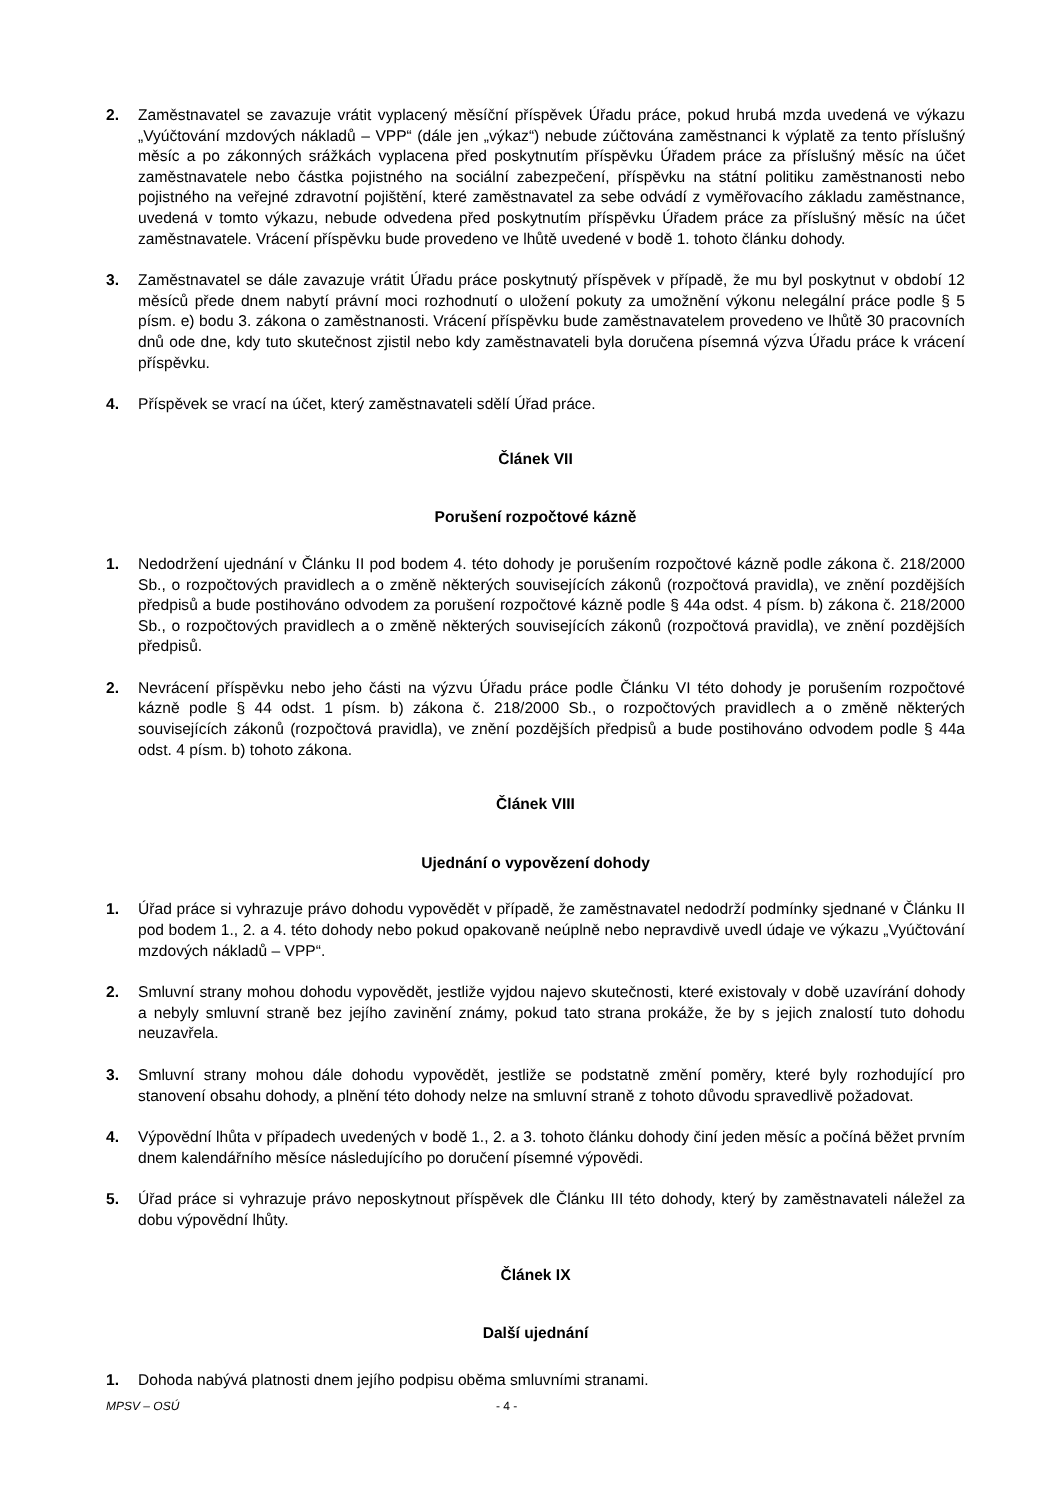2. Zaměstnavatel se zavazuje vrátit vyplacený měsíční příspěvek Úřadu práce, pokud hrubá mzda uvedená ve výkazu „Vyúčtování mzdových nákladů – VPP“ (dále jen „výkaz“) nebude zúčtována zaměstnanci k výplatě za tento příslušný měsíc a po zákonných srážkách vyplacena před poskytnutím příspěvku Úřadem práce za příslušný měsíc na účet zaměstnavatele nebo částka pojistného na sociální zabezpečení, příspěvku na státní politiku zaměstnanosti nebo pojistného na veřejné zdravotní pojištění, které zaměstnavatel za sebe odvádí z vyměřovacího základu zaměstnance, uvedená v tomto výkazu, nebude odvedena před poskytnutím příspěvku Úřadem práce za příslušný měsíc na účet zaměstnavatele. Vrácení příspěvku bude provedeno ve lhůtě uvedené v bodě 1. tohoto článku dohody.
3. Zaměstnavatel se dále zavazuje vrátit Úřadu práce poskytnutý příspěvek v případě, že mu byl poskytnut v období 12 měsíců přede dnem nabytí právní moci rozhodnutí o uložení pokuty za umožnění výkonu nelegální práce podle § 5 písm. e) bodu 3. zákona o zaměstnanosti. Vrácení příspěvku bude zaměstnavatelem provedeno ve lhůtě 30 pracovních dnů ode dne, kdy tuto skutečnost zjistil nebo kdy zaměstnavateli byla doručena písemná výzva Úřadu práce k vrácení příspěvku.
4. Příspěvek se vrací na účet, který zaměstnavateli sdělí Úřad práce.
Článek VII
Porušení rozpočtové kázně
1. Nedodržení ujednání v Článku II pod bodem 4. této dohody je porušením rozpočtové kázně podle zákona č. 218/2000 Sb., o rozpočtových pravidlech a o změně některých souvisejících zákonů (rozpočtová pravidla), ve znění pozdějších předpisů a bude postihováno odvodem za porušení rozpočtové kázně podle § 44a odst. 4 písm. b) zákona č. 218/2000 Sb., o rozpočtových pravidlech a o změně některých souvisejících zákonů (rozpočtová pravidla), ve znění pozdějších předpisů.
2. Nevrácení příspěvku nebo jeho části na výzvu Úřadu práce podle Článku VI této dohody je porušením rozpočtové kázně podle § 44 odst. 1 písm. b) zákona č. 218/2000 Sb., o rozpočtových pravidlech a o změně některých souvisejících zákonů (rozpočtová pravidla), ve znění pozdějších předpisů a bude postihováno odvodem podle § 44a odst. 4 písm. b) tohoto zákona.
Článek VIII
Ujednání o vypovězení dohody
1. Úřad práce si vyhrazuje právo dohodu vypovědět v případě, že zaměstnavatel nedodrží podmínky sjednané v Článku II pod bodem 1., 2. a 4. této dohody nebo pokud opakovaně neúplně nebo nepravdivě uvedl údaje ve výkazu „Vyúčtování mzdových nákladů – VPP“.
2. Smluvní strany mohou dohodu vypovědět, jestliže vyjdou najevo skutečnosti, které existovaly v době uzavírání dohody a nebyly smluvní straně bez jejího zavinění známy, pokud tato strana prokáže, že by s jejich znalostí tuto dohodu neuzavřela.
3. Smluvní strany mohou dále dohodu vypovědět, jestliže se podstatně změní poměry, které byly rozhodující pro stanovení obsahu dohody, a plnění této dohody nelze na smluvní straně z tohoto důvodu spravedlivě požadovat.
4. Výpovědní lhůta v případech uvedených v bodě 1., 2. a 3. tohoto článku dohody činí jeden měsíc a počíná běžet prvním dnem kalendářního měsíce následujícího po doručení písemné výpovědi.
5. Úřad práce si vyhrazuje právo neposkytnout příspěvek dle Článku III této dohody, který by zaměstnavateli náležel za dobu výpovědní lhůty.
Článek IX
Další ujednání
1. Dohoda nabývá platnosti dnem jejího podpisu oběma smluvními stranami.
MPSV – OSÚ - 4 -